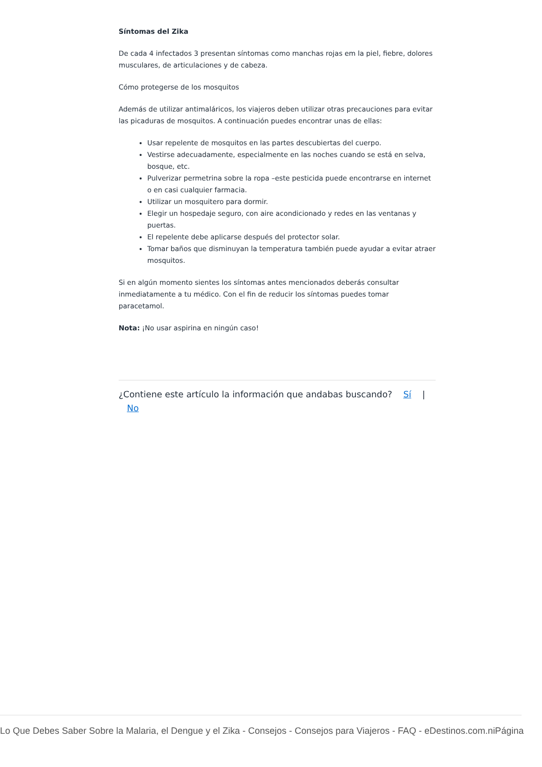Síntomas del Zika
De cada 4 infectados 3 presentan síntomas como manchas rojas em la piel, fiebre, dolores musculares, de articulaciones y de cabeza.
Cómo protegerse de los mosquitos
Además de utilizar antimaláricos, los viajeros deben utilizar otras precauciones para evitar las picaduras de mosquitos. A continuación puedes encontrar unas de ellas:
Usar repelente de mosquitos en las partes descubiertas del cuerpo.
Vestirse adecuadamente, especialmente en las noches cuando se está en selva, bosque, etc.
Pulverizar permetrina sobre la ropa –este pesticida puede encontrarse en internet o en casi cualquier farmacia.
Utilizar un mosquitero para dormir.
Elegir un hospedaje seguro, con aire acondicionado y redes en las ventanas y puertas.
El repelente debe aplicarse después del protector solar.
Tomar baños que disminuyan la temperatura también puede ayudar a evitar atraer mosquitos.
Si en algún momento sientes los síntomas antes mencionados deberás consultar inmediatamente a tu médico. Con el fin de reducir los síntomas puedes tomar paracetamol.
Nota: ¡No usar aspirina en ningún caso!
¿Contiene este artículo la información que andabas buscando? Sí |
No
Lo Que Debes Saber Sobre la Malaria, el Dengue y el Zika - Consejos - Consejos para Viajeros - FAQ - eDestinos.com.niPágina